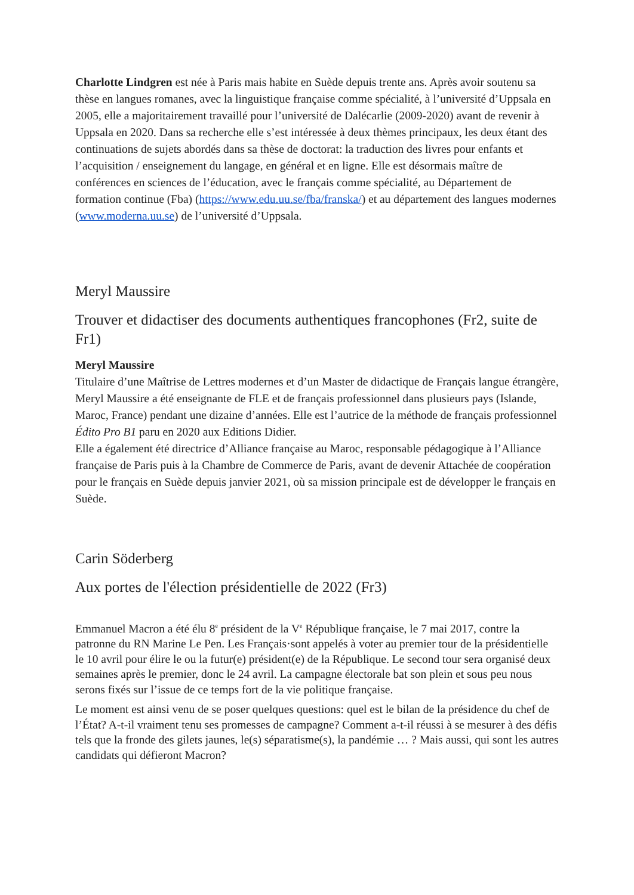Charlotte Lindgren est née à Paris mais habite en Suède depuis trente ans. Après avoir soutenu sa thèse en langues romanes, avec la linguistique française comme spécialité, à l’université d’Uppsala en 2005, elle a majoritairement travaillé pour l’université de Dalécarlie (2009-2020) avant de revenir à Uppsala en 2020. Dans sa recherche elle s’est intéressée à deux thèmes principaux, les deux étant des continuations de sujets abordés dans sa thèse de doctorat: la traduction des livres pour enfants et l’acquisition / enseignement du langage, en général et en ligne. Elle est désormais maître de conférences en sciences de l’éducation, avec le français comme spécialité, au Département de formation continue (Fba) (https://www.edu.uu.se/fba/franska/) et au département des langues modernes (www.moderna.uu.se) de l’université d’Uppsala.
Meryl Maussire
Trouver et didactiser des documents authentiques francophones (Fr2, suite de Fr1)
Meryl Maussire
Titulaire d’une Maîtrise de Lettres modernes et d’un Master de didactique de Français langue étrangère, Meryl Maussire a été enseignante de FLE et de français professionnel dans plusieurs pays (Islande, Maroc, France) pendant une dizaine d’années. Elle est l’autrice de la méthode de français professionnel Édito Pro B1 paru en 2020 aux Editions Didier.
Elle a également été directrice d’Alliance française au Maroc, responsable pédagogique à l’Alliance française de Paris puis à la Chambre de Commerce de Paris, avant de devenir Attachée de coopération pour le français en Suède depuis janvier 2021, où sa mission principale est de développer le français en Suède.
Carin Söderberg
Aux portes de l'élection présidentielle de 2022 (Fr3)
Emmanuel Macron a été élu 8<sup>e</sup> président de la V<sup>e</sup> République française, le 7 mai 2017, contre la patronne du RN Marine Le Pen. Les Français·sont appelés à voter au premier tour de la présidentielle le 10 avril pour élire le ou la futur(e) président(e) de la République. Le second tour sera organisé deux semaines après le premier, donc le 24 avril. La campagne électorale bat son plein et sous peu nous serons fixés sur l’issue de ce temps fort de la vie politique française.
Le moment est ainsi venu de se poser quelques questions: quel est le bilan de la présidence du chef de l’État? A-t-il vraiment tenu ses promesses de campagne? Comment a-t-il réussi à se mesurer à des défis tels que la fronde des gilets jaunes, le(s) séparatisme(s), la pandémie … ? Mais aussi, qui sont les autres candidats qui défieront Macron?